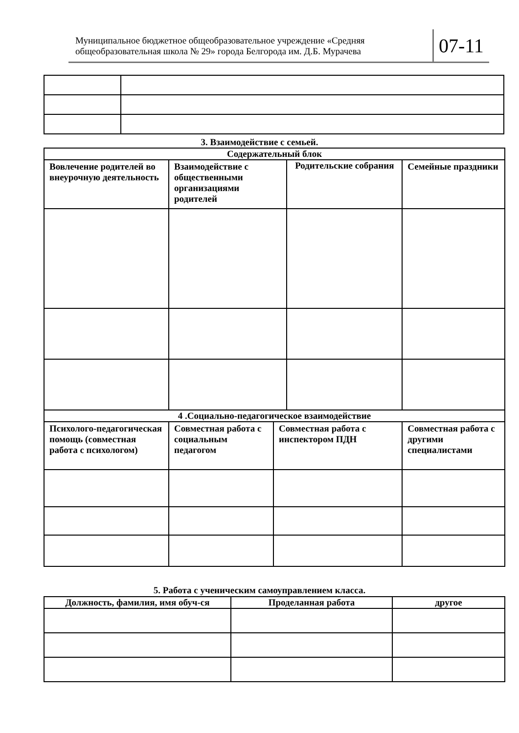Муниципальное бюджетное общеобразовательное учреждение «Средняя общеобразовательная школа № 29» города Белгорода им. Д.Б. Мурачева
07-11
3. Взаимодействие с семьей.
| Содержательный блок | | | | |
| Вовлечение родителей во внеурочную деятельность | Взаимодействие с общественными организациями родителей | | Родительские собрания | Семейные праздники |
| 4 .Социально-педагогическое взаимодействие | | | | |
| Психолого-педагогическая помощь (совместная работа с психологом) | Совместная работа с социальным педагогом | Совместная работа с инспектором ПДН | | Совместная работа с другими специалистами |
5. Работа с ученическим самоуправлением класса.
| Должность, фамилия, имя обуч-ся | Проделанная работа | другое |